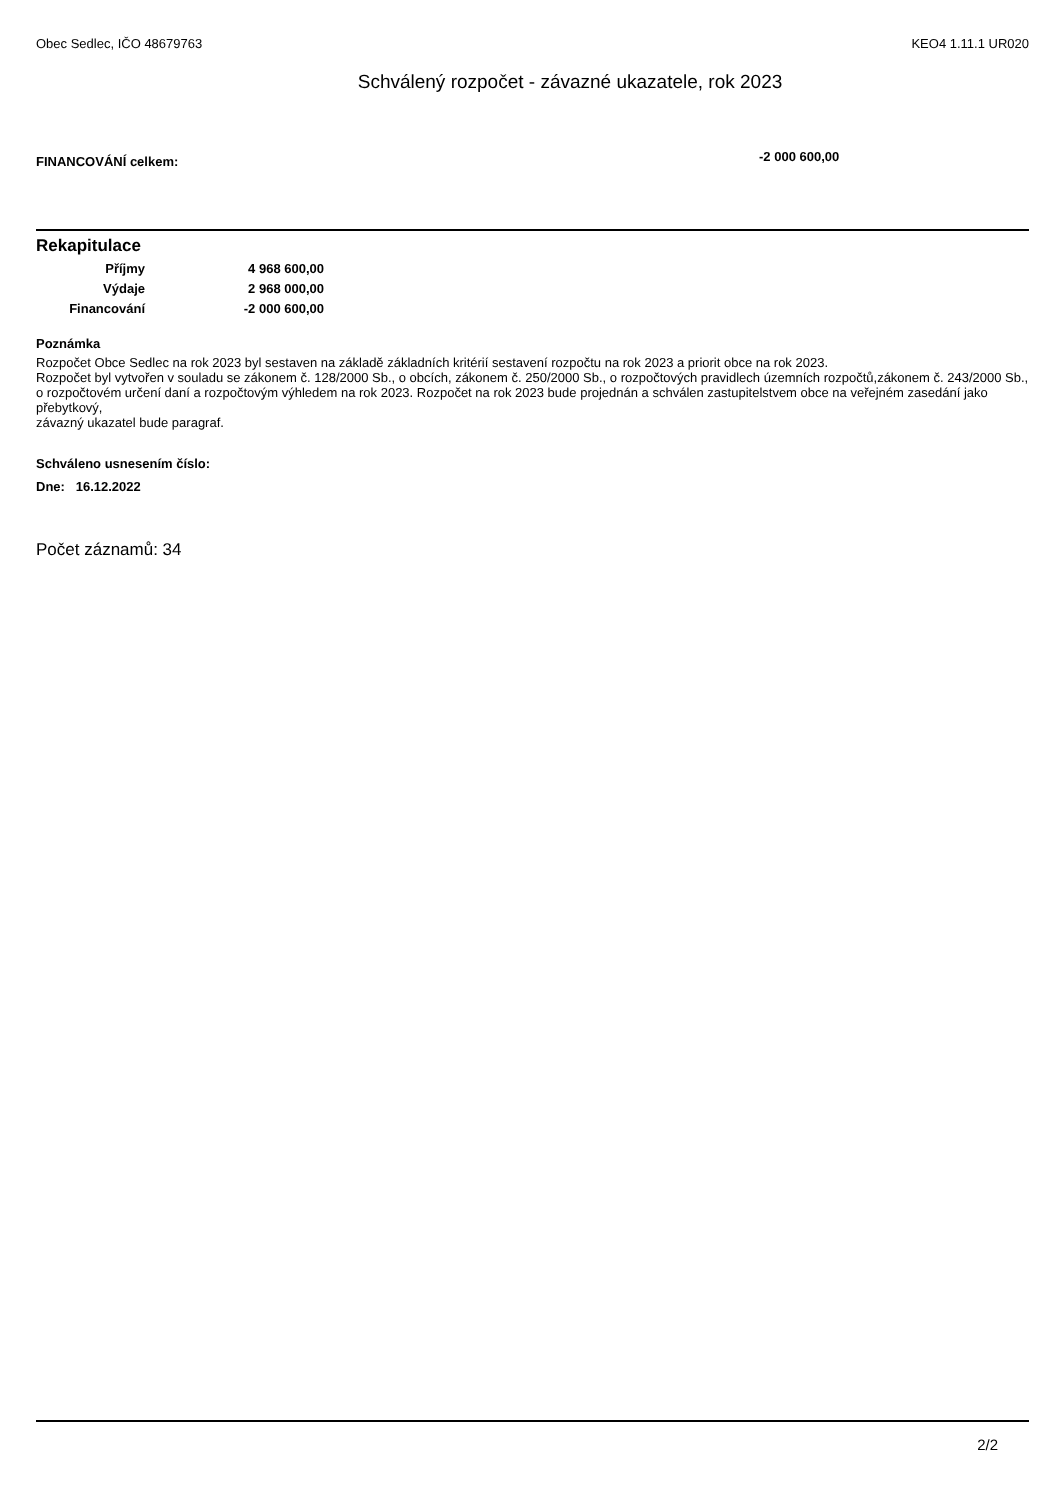Obec Sedlec, IČO 48679763 KEO4 1.11.1 UR020
Schválený rozpočet - závazné ukazatele, rok 2023
FINANCOVÁNÍ celkem: -2 000 600,00
Rekapitulace
| Příjmy | 4 968 600,00 |
| Výdaje | 2 968 000,00 |
| Financování | -2 000 600,00 |
Poznámka
Rozpočet Obce Sedlec na rok 2023 byl sestaven na základě základních kritérií sestavení rozpočtu na rok 2023 a priorit obce na rok 2023.
Rozpočet byl vytvořen v souladu se zákonem č. 128/2000 Sb., o obcích, zákonem č. 250/2000 Sb., o rozpočtových pravidlech územních rozpočtů,zákonem č. 243/2000 Sb.,
o rozpočtovém určení daní a rozpočtovým výhledem na rok 2023. Rozpočet na rok 2023 bude projednán a schválen zastupitelstvem obce na veřejném zasedání jako přebytkový,
závazný ukazatel bude paragraf.
Schváleno usnesením číslo:
Dne: 16.12.2022
Počet záznamů: 34
2/2